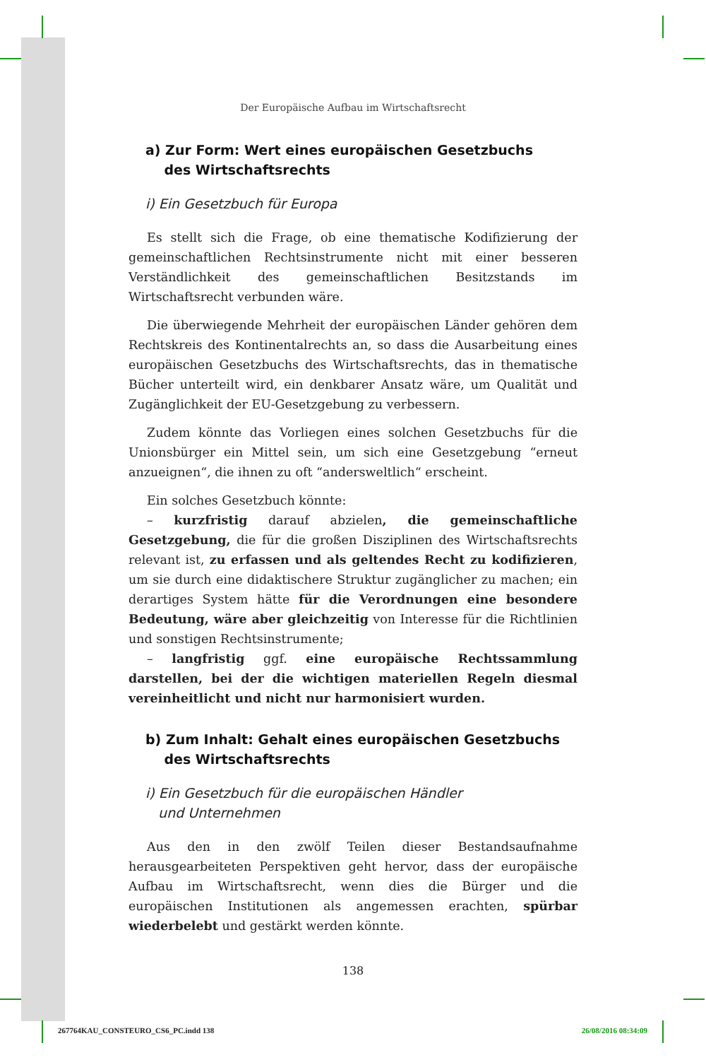Der Europäische Aufbau im Wirtschaftsrecht
a) Zur Form: Wert eines europäischen Gesetzbuchs
des Wirtschaftsrechts
i) Ein Gesetzbuch für Europa
Es stellt sich die Frage, ob eine thematische Kodifizierung der gemeinschaftlichen Rechtsinstrumente nicht mit einer besseren Verständlichkeit des gemeinschaftlichen Besitzstands im Wirtschaftsrecht verbunden wäre.
Die überwiegende Mehrheit der europäischen Länder gehören dem Rechtskreis des Kontinentalrechts an, so dass die Ausarbeitung eines europäischen Gesetzbuchs des Wirtschaftsrechts, das in thematische Bücher unterteilt wird, ein denkbarer Ansatz wäre, um Qualität und Zugänglichkeit der EU-Gesetzgebung zu verbessern.
Zudem könnte das Vorliegen eines solchen Gesetzbuchs für die Unionsbürger ein Mittel sein, um sich eine Gesetzgebung “erneut anzueignen“, die ihnen zu oft “andersweltlich“ erscheint.
Ein solches Gesetzbuch könnte:
– kurzfristig darauf abzielen, die gemeinschaftliche Gesetzgebung, die für die großen Disziplinen des Wirtschaftsrechts relevant ist, zu erfassen und als geltendes Recht zu kodifizieren, um sie durch eine didaktischere Struktur zugänglicher zu machen; ein derartiges System hätte für die Verordnungen eine besondere Bedeutung, wäre aber gleichzeitig von Interesse für die Richtlinien und sonstigen Rechtsinstrumente;
– langfristig ggf. eine europäische Rechtssammlung darstellen, bei der die wichtigen materiellen Regeln diesmal vereinheitlicht und nicht nur harmonisiert wurden.
b) Zum Inhalt: Gehalt eines europäischen Gesetzbuchs
des Wirtschaftsrechts
i) Ein Gesetzbuch für die europäischen Händler
und Unternehmen
Aus den in den zwölf Teilen dieser Bestandsaufnahme herausgearbeiteten Perspektiven geht hervor, dass der europäische Aufbau im Wirtschaftsrecht, wenn dies die Bürger und die europäischen Institutionen als angemessen erachten, spürbar wiederbelebt und gestärkt werden könnte.
138
267764KAU_CONSTEURO_CS6_PC.indd 138 26/08/2016 08:34:09